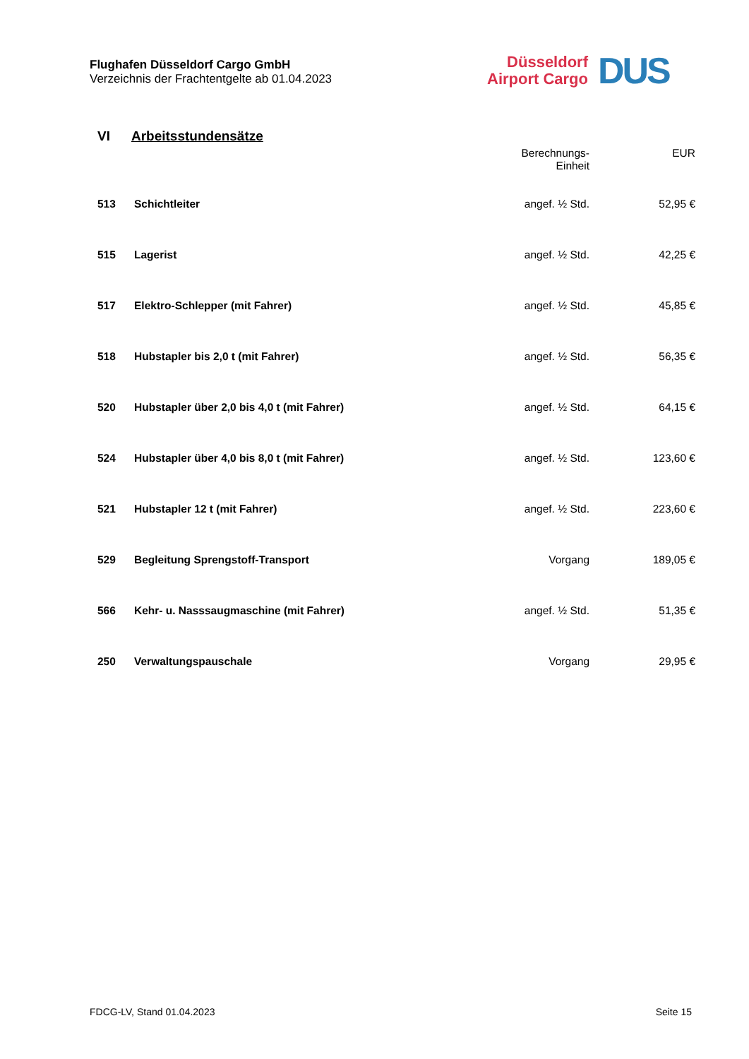Flughafen Düsseldorf Cargo GmbH
Verzeichnis der Frachtentgelte ab 01.04.2023
Düsseldorf
Airport Cargo
DUS
VI Arbeitsstundensätze
| | | Berechnungs- Einheit | EUR |
| --- | --- | --- | --- |
| 513 | Schichtleiter | angef. ½ Std. | 52,95 € |
| 515 | Lagerist | angef. ½ Std. | 42,25 € |
| 517 | Elektro-Schlepper (mit Fahrer) | angef. ½ Std. | 45,85 € |
| 518 | Hubstapler bis 2,0 t (mit Fahrer) | angef. ½ Std. | 56,35 € |
| 520 | Hubstapler über 2,0 bis 4,0 t (mit Fahrer) | angef. ½ Std. | 64,15 € |
| 524 | Hubstapler über 4,0 bis 8,0 t (mit Fahrer) | angef. ½ Std. | 123,60 € |
| 521 | Hubstapler 12 t (mit Fahrer) | angef. ½ Std. | 223,60 € |
| 529 | Begleitung Sprengstoff-Transport | Vorgang | 189,05 € |
| 566 | Kehr- u. Nasssaugmaschine (mit Fahrer) | angef. ½ Std. | 51,35 € |
| 250 | Verwaltungspauschale | Vorgang | 29,95 € |
FDCG-LV, Stand 01.04.2023 Seite 15